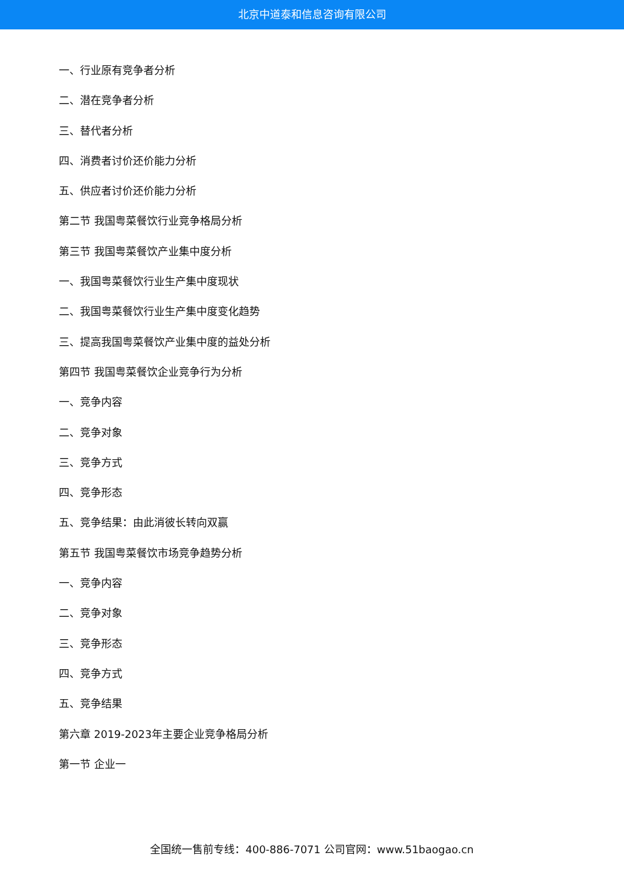北京中道泰和信息咨询有限公司
一、行业原有竞争者分析
二、潜在竞争者分析
三、替代者分析
四、消费者讨价还价能力分析
五、供应者讨价还价能力分析
第二节 我国粤菜餐饮行业竞争格局分析
第三节 我国粤菜餐饮产业集中度分析
一、我国粤菜餐饮行业生产集中度现状
二、我国粤菜餐饮行业生产集中度变化趋势
三、提高我国粤菜餐饮产业集中度的益处分析
第四节 我国粤菜餐饮企业竞争行为分析
一、竞争内容
二、竞争对象
三、竞争方式
四、竞争形态
五、竞争结果：由此消彼长转向双赢
第五节 我国粤菜餐饮市场竞争趋势分析
一、竞争内容
二、竞争对象
三、竞争形态
四、竞争方式
五、竞争结果
第六章 2019-2023年主要企业竞争格局分析
第一节 企业一
全国统一售前专线：400-886-7071 公司官网：www.51baogao.cn